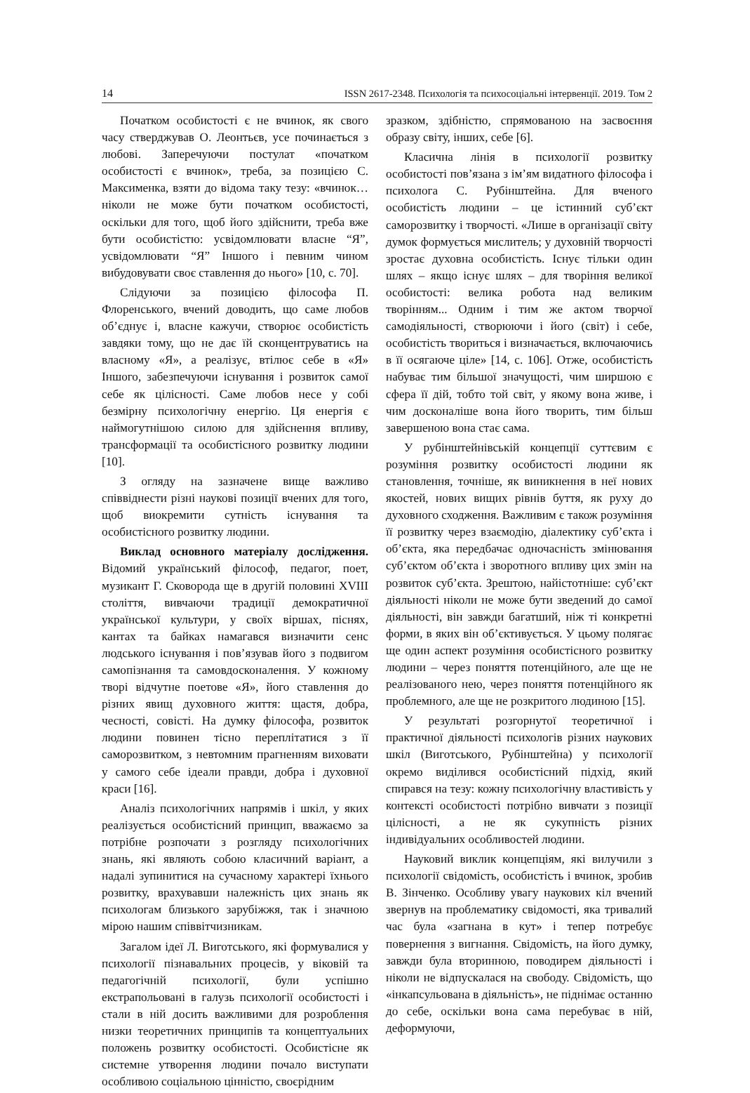14 ISSN 2617-2348. Психологія та психосоціальні інтервенції. 2019. Том 2
Початком особистості є не вчинок, як свого часу стверджував О. Леонтьєв, усе починається з любові. Заперечуючи постулат «початком особистості є вчинок», треба, за позицією С. Максименка, взяти до відома таку тезу: «вчинок… ніколи не може бути початком особистості, оскільки для того, щоб його здійснити, треба вже бути особистістю: усвідомлювати власне “Я”, усвідомлювати “Я” Іншого і певним чином вибудовувати своє ставлення до нього» [10, с. 70].
Слідуючи за позицією філософа П. Флоренського, вчений доводить, що саме любов об’єднує і, власне кажучи, створює особистість завдяки тому, що не дає їй сконцентруватись на власному «Я», а реалізує, втілює себе в «Я» Іншого, забезпечуючи існування і розвиток самої себе як цілісності. Саме любов несе у собі безмірну психологічну енергію. Ця енергія є наймогутнішою силою для здійснення впливу, трансформації та особистісного розвитку людини [10].
З огляду на зазначене вище важливо співвіднести різні наукові позиції вчених для того, щоб виокремити сутність існування та особистісного розвитку людини.
Виклад основного матеріалу дослідження. Відомий український філософ, педагог, поет, музикант Г. Сковорода ще в другій половині XVIII століття, вивчаючи традиції демократичної української культури, у своїх віршах, піснях, кантах та байках намагався визначити сенс людського існування і пов’язував його з подвигом самопізнання та самовдосконалення. У кожному творі відчутне поетове «Я», його ставлення до різних явищ духовного життя: щастя, добра, чесності, совісті. На думку філософа, розвиток людини повинен тісно переплітатися з її саморозвитком, з невтомним прагненням виховати у самого себе ідеали правди, добра і духовної краси [16].
Аналіз психологічних напрямів і шкіл, у яких реалізується особистісний принцип, вважаємо за потрібне розпочати з розгляду психологічних знань, які являють собою класичний варіант, а надалі зупинитися на сучасному характері їхнього розвитку, врахувавши належність цих знань як психологам близького зарубіжжя, так і значною мірою нашим співвітчизникам.
Загалом ідеї Л. Виготського, які формувалися у психології пізнавальних процесів, у віковій та педагогічній психології, були успішно екстрапольовані в галузь психології особистості і стали в ній досить важливими для розроблення низки теоретичних принципів та концептуальних положень розвитку особистості. Особистісне як системне утворення людини почало виступати особливою соціальною цінністю, своєрідним
зразком, здібністю, спрямованою на засвоєння образу світу, інших, себе [6].
Класична лінія в психології розвитку особистості пов’язана з ім’ям видатного філософа і психолога С. Рубінштейна. Для вченого особистість людини – це істинний суб’єкт саморозвитку і творчості. «Лише в організації світу думок формується мислитель; у духовній творчості зростає духовна особистість. Існує тільки один шлях – якщо існує шлях – для творіння великої особистості: велика робота над великим творінням... Одним і тим же актом творчої самодіяльності, створюючи і його (світ) і себе, особистість твориться і визначається, включаючись в її осягаюче ціле» [14, с. 106]. Отже, особистість набуває тим більшої значущості, чим ширшою є сфера її дій, тобто той світ, у якому вона живе, і чим досконаліше вона його творить, тим більш завершеною вона стає сама.
У рубінштейнівській концепції суттєвим є розуміння розвитку особистості людини як становлення, точніше, як виникнення в неї нових якостей, нових вищих рівнів буття, як руху до духовного сходження. Важливим є також розуміння її розвитку через взаємодію, діалектику суб’єкта і об’єкта, яка передбачає одночасність змінювання суб’єктом об’єкта і зворотного впливу цих змін на розвиток суб’єкта. Зрештою, найістотніше: суб’єкт діяльності ніколи не може бути зведений до самої діяльності, він завжди багатший, ніж ті конкретні форми, в яких він об’єктивується. У цьому полягає ще один аспект розуміння особистісного розвитку людини – через поняття потенційного, але ще не реалізованого нею, через поняття потенційного як проблемного, але ще не розкритого людиною [15].
У результаті розгорнутої теоретичної і практичної діяльності психологів різних наукових шкіл (Виготського, Рубінштейна) у психології окремо виділився особистісний підхід, який спирався на тезу: кожну психологічну властивість у контексті особистості потрібно вивчати з позиції цілісності, а не як сукупність різних індивідуальних особливостей людини.
Науковий виклик концепціям, які вилучили з психології свідомість, особистість і вчинок, зробив В. Зінченко. Особливу увагу наукових кіл вчений звернув на проблематику свідомості, яка тривалий час була «загнана в кут» і тепер потребує повернення з вигнання. Свідомість, на його думку, завжди була вторинною, поводирем діяльності і ніколи не відпускалася на свободу. Свідомість, що «інкапсульована в діяльність», не піднімає останню до себе, оскільки вона сама перебуває в ній, деформуючи,